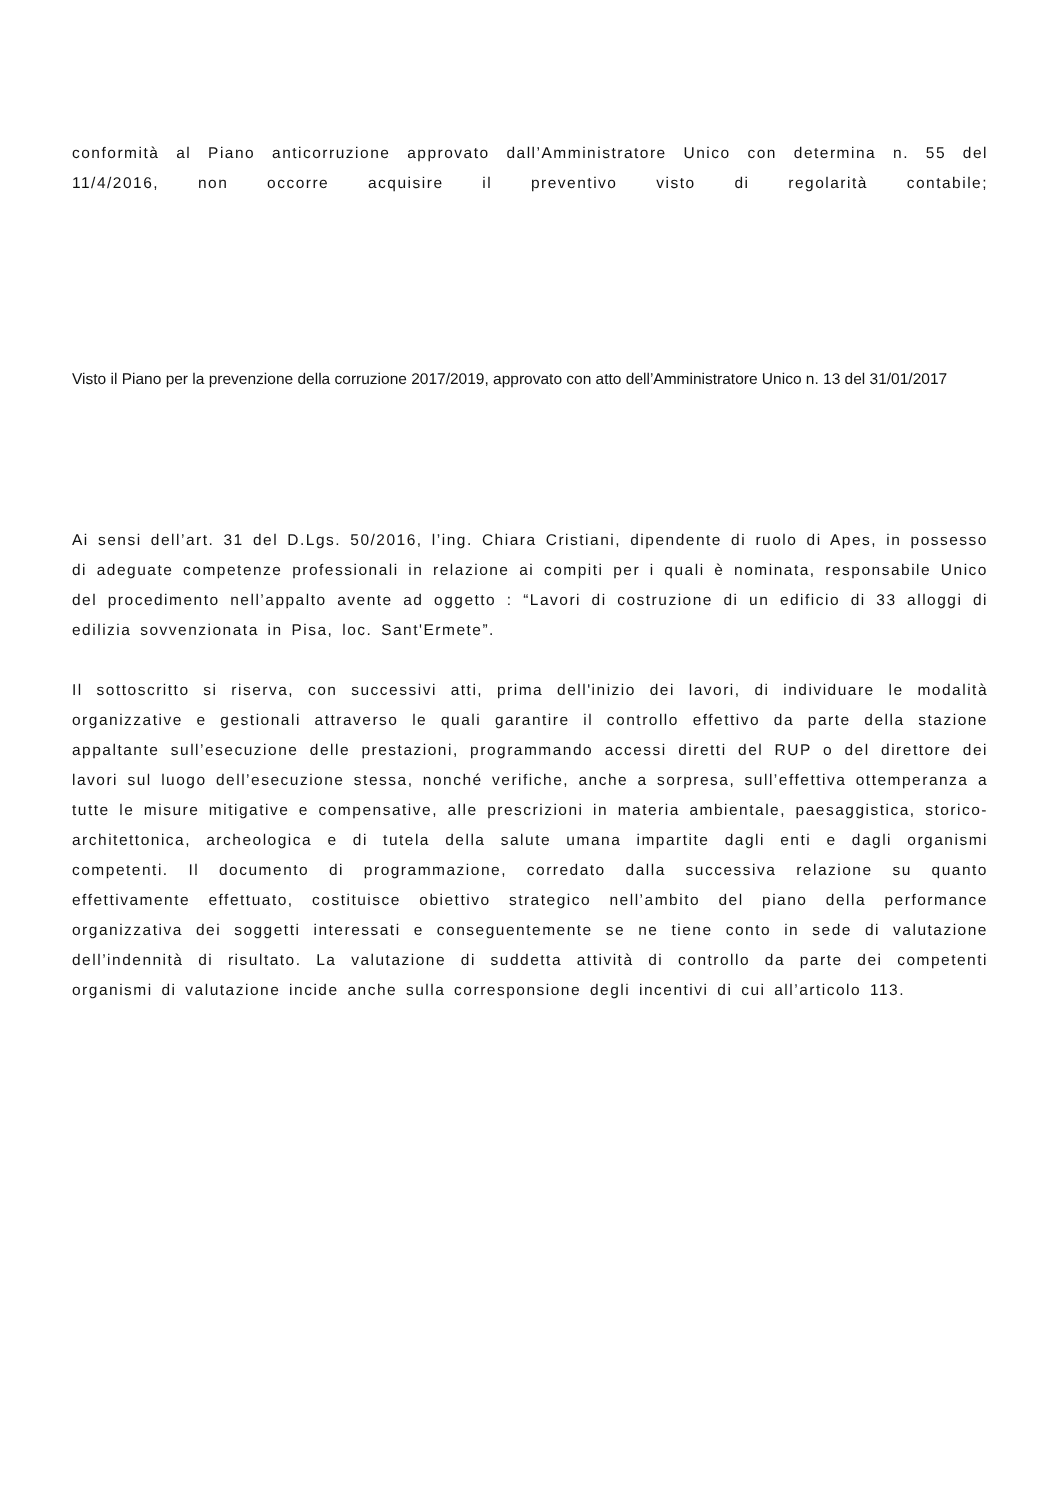conformità al Piano anticorruzione approvato dall’Amministratore Unico con determina n. 55 del 11/4/2016, non occorre acquisire il preventivo visto di regolarità contabile;
Visto il Piano per la prevenzione della corruzione 2017/2019, approvato con atto dell’Amministratore Unico n. 13 del 31/01/2017
Ai sensi dell’art. 31 del D.Lgs. 50/2016, l’ing. Chiara Cristiani, dipendente di ruolo di Apes, in possesso di adeguate competenze professionali in relazione ai compiti per i quali è nominata, responsabile Unico del procedimento nell’appalto avente ad oggetto : “Lavori di costruzione di un edificio di 33 alloggi di edilizia sovvenzionata in Pisa, loc. Sant'Ermete”.
Il sottoscritto si riserva, con successivi atti, prima dell'inizio dei lavori, di individuare le modalità organizzative e gestionali attraverso le quali garantire il controllo effettivo da parte della stazione appaltante sull’esecuzione delle prestazioni, programmando accessi diretti del RUP o del direttore dei lavori sul luogo dell’esecuzione stessa, nonché verifiche, anche a sorpresa, sull’effettiva ottemperanza a tutte le misure mitigative e compensative, alle prescrizioni in materia ambientale, paesaggistica, storico-architettonica, archeologica e di tutela della salute umana impartite dagli enti e dagli organismi competenti. Il documento di programmazione, corredato dalla successiva relazione su quanto effettivamente effettuato, costituisce obiettivo strategico nell’ambito del piano della performance organizzativa dei soggetti interessati e conseguentemente se ne tiene conto in sede di valutazione dell’indennità di risultato. La valutazione di suddetta attività di controllo da parte dei competenti organismi di valutazione incide anche sulla corresponsione degli incentivi di cui all’articolo 113.